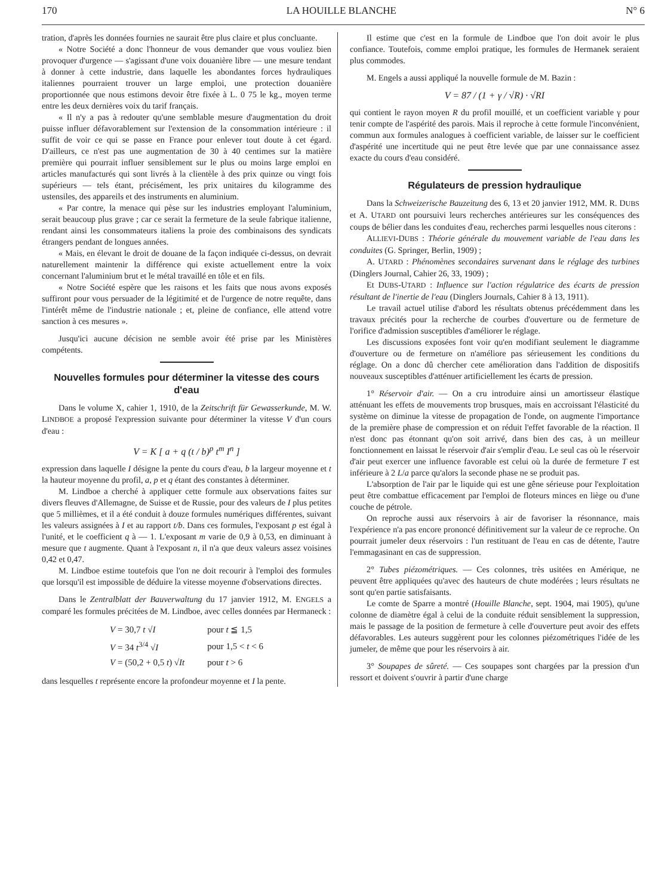170 LA HOUILLE BLANCHE N° 6
tration, d'après les données fournies ne saurait être plus claire et plus concluante.
« Notre Société a donc l'honneur de vous demander que vous vouliez bien provoquer d'urgence — s'agissant d'une voix douanière libre — une mesure tendant à donner à cette industrie, dans laquelle les abondantes forces hydrauliques italiennes pourraient trouver un large emploi, une protection douanière proportionnée que nous estimons devoir être fixée à L. 0 75 le kg., moyen terme entre les deux dernières voix du tarif français.
« Il n'y a pas à redouter qu'une semblable mesure d'augmentation du droit puisse influer défavorablement sur l'extension de la consommation intérieure : il suffit de voir ce qui se passe en France pour enlever tout doute à cet égard. D'ailleurs, ce n'est pas une augmentation de 30 à 40 centimes sur la matière première qui pourrait influer sensiblement sur le plus ou moins large emploi en articles manufacturés qui sont livrés à la clientèle à des prix quinze ou vingt fois supérieurs — tels étant, précisément, les prix unitaires du kilogramme des ustensiles, des appareils et des instruments en aluminium.
« Par contre, la menace qui pèse sur les industries employant l'aluminium, serait beaucoup plus grave ; car ce serait la fermeture de la seule fabrique italienne, rendant ainsi les consommateurs italiens la proie des combinaisons des syndicats étrangers pendant de longues années.
« Mais, en élevant le droit de douane de la façon indiquée ci-dessus, on devrait naturellement maintenir la différence qui existe actuellement entre la voix concernant l'aluminium brut et le métal travaillé en tôle et en fils.
« Notre Société espère que les raisons et les faits que nous avons exposés suffiront pour vous persuader de la légitimité et de l'urgence de notre requête, dans l'intérêt même de l'industrie nationale ; et, pleine de confiance, elle attend votre sanction à ces mesures ».
Jusqu'ici aucune décision ne semble avoir été prise par les Ministères compétents.
Nouvelles formules pour déterminer la vitesse des cours d'eau
Dans le volume X, cahier 1, 1910, de la Zeitschrift für Gewasserkunde, M. W. LINDBOE a proposé l'expression suivante pour déterminer la vitesse V d'un cours d'eau :
V = K [ a + q (t / b)<sup>p</sup> t<sup>m</sup> I<sup>n</sup> ]
expression dans laquelle I désigne la pente du cours d'eau, b la largeur moyenne et t la hauteur moyenne du profil, a, p et q étant des constantes à déterminer.
M. Lindboe a cherché à appliquer cette formule aux observations faites sur divers fleuves d'Allemagne, de Suisse et de Russie, pour des valeurs de I plus petites que 5 millièmes, et il a été conduit à douze formules numériques différentes, suivant les valeurs assignées à I et au rapport t/b. Dans ces formules, l'exposant p est égal à l'unité, et le coefficient q à — 1. L'exposant m varie de 0,9 à 0,53, en diminuant à mesure que t augmente. Quant à l'exposant n, il n'a que deux valeurs assez voisines 0,42 et 0,47.
M. Lindboe estime toutefois que l'on ne doit recourir à l'emploi des formules que lorsqu'il est impossible de déduire la vitesse moyenne d'observations directes.
Dans le Zentralblatt der Bauverwaltung du 17 janvier 1912, M. ENGELS a comparé les formules précitées de M. Lindboe, avec celles données par Hermaneck :
| V = 30,7 t √ I | pour t ≦ 1,5 |
| V = 34 t<sup>3/4</sup> √ I | pour 1,5 < t < 6 |
| V = (50,2 + 0,5 t ) √ It | pour t > 6 |
dans lesquelles t représente encore la profondeur moyenne et I la pente.
Il estime que c'est en la formule de Lindboe que l'on doit avoir le plus confiance. Toutefois, comme emploi pratique, les formules de Hermanek seraient plus commodes.
M. Engels a aussi appliqué la nouvelle formule de M. Bazin :
V = 87 / (1 + γ / √R) · √RI
qui contient le rayon moyen R du profil mouillé, et un coefficient variable γ pour tenir compte de l'aspérité des parois. Mais il reproche à cette formule l'inconvénient, commun aux formules analogues à coefficient variable, de laisser sur le coefficient d'aspérité une incertitude qui ne peut être levée que par une connaissance assez exacte du cours d'eau considéré.
Régulateurs de pression hydraulique
Dans la Schweizerische Bauzeitung des 6, 13 et 20 janvier 1912, MM. R. DUBS et A. UTARD ont poursuivi leurs recherches antérieures sur les conséquences des coups de bélier dans les conduites d'eau, recherches parmi lesquelles nous citerons :
ALLIEVI-DUBS : Théorie générale du mouvement variable de l'eau dans les conduites (G. Springer, Berlin, 1909) ;
A. UTARD : Phénomènes secondaires survenant dans le réglage des turbines (Dinglers Journal, Cahier 26, 33, 1909) ;
Et DUBS-UTARD : Influence sur l'action régulatrice des écarts de pression résultant de l'inertie de l'eau (Dinglers Journals, Cahier 8 à 13, 1911).
Le travail actuel utilise d'abord les résultats obtenus précédemment dans les travaux précités pour la recherche de courbes d'ouverture ou de fermeture de l'orifice d'admission susceptibles d'améliorer le réglage.
Les discussions exposées font voir qu'en modifiant seulement le diagramme d'ouverture ou de fermeture on n'améliore pas sérieusement les conditions du réglage. On a donc dû chercher cete amélioration dans l'addition de dispositifs nouveaux susceptibles d'atténuer artificiellement les écarts de pression.
1° Réservoir d'air. — On a cru introduire ainsi un amortisseur élastique atténuant les effets de mouvements trop brusques, mais en accroissant l'élasticité du système on diminue la vitesse de propagation de l'onde, on augmente l'importance de la première phase de compression et on réduit l'effet favorable de la réaction. Il n'est donc pas étonnant qu'on soit arrivé, dans bien des cas, à un meilleur fonctionnement en laissat le réservoir d'air s'emplir d'eau. Le seul cas où le réservoir d'air peut exercer une influence favorable est celui où la durée de fermeture T est inférieure à 2 L/a parce qu'alors la seconde phase ne se produit pas.
L'absorption de l'air par le liquide qui est une gêne sérieuse pour l'exploitation peut être combattue efficacement par l'emploi de floteurs minces en liège ou d'une couche de pétrole.
On reproche aussi aux réservoirs à air de favoriser la résonnance, mais l'expérience n'a pas encore prononcé définitivement sur la valeur de ce reproche. On pourrait jumeler deux réservoirs : l'un restituant de l'eau en cas de détente, l'autre l'emmagasinant en cas de suppression.
2° Tubes piézométriques. — Ces colonnes, très usitées en Amérique, ne peuvent être appliquées qu'avec des hauteurs de chute modérées ; leurs résultats ne sont qu'en partie satisfaisants.
Le comte de Sparre a montré (Houille Blanche, sept. 1904, mai 1905), qu'une colonne de diamètre égal à celui de la conduite réduit sensiblement la suppression, mais le passage de la position de fermeture à celle d'ouverture peut avoir des effets défavorables. Les auteurs suggèrent pour les colonnes piézométriques l'idée de les jumeler, de même que pour les réservoirs à air.
3° Soupapes de sûreté. — Ces soupapes sont chargées par la pression d'un ressort et doivent s'ouvrir à partir d'une charge